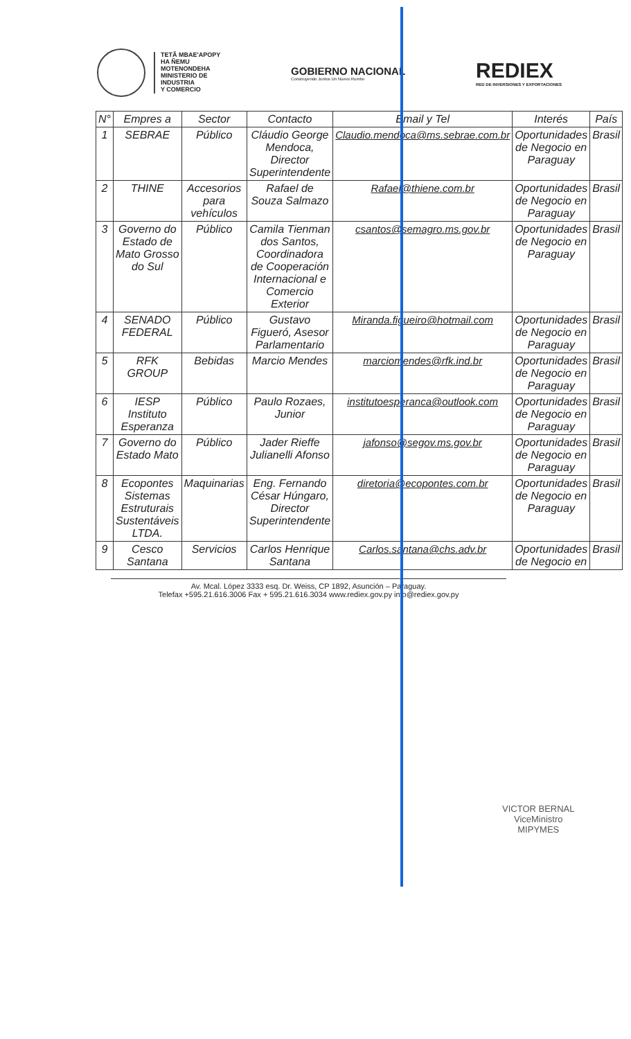TETÃ MBAE'APOPY
HA ÑEMU
MOTENONDEHA
MINISTERIO DE
INDUSTRIA
Y COMERCIO
GOBIERNO NACIONAL
Construyendo Juntos Un Nuevo Rumbo
REDIEX
RED DE INVERSIONES Y EXPORTACIONES
| N° | Empres a | Sector | Contacto | Email y Tel | Interés | País |
| --- | --- | --- | --- | --- | --- | --- |
| 1 | SEBRAE | Público | Cláudio George Mendoca, Director Superintendente | Claudio.mendoca@ms.sebrae.com.br | Oportunidades de Negocio en Paraguay | Brasil |
| 2 | THINE | Accesorios para vehículos | Rafael de Souza Salmazo | Rafael@thiene.com.br | Oportunidades de Negocio en Paraguay | Brasil |
| 3 | Governo do Estado de Mato Grosso do Sul | Público | Camila Tienman dos Santos, Coordinadora de Cooperación Internacional e Comercio Exterior | csantos@semagro.ms.gov.br | Oportunidades de Negocio en Paraguay | Brasil |
| 4 | SENADO FEDERAL | Público | Gustavo Figueró, Asesor Parlamentario | Miranda.figueiro@hotmail.com | Oportunidades de Negocio en Paraguay | Brasil |
| 5 | RFK GROUP | Bebidas | Marcio Mendes | marciomendes@rfk.ind.br | Oportunidades de Negocio en Paraguay | Brasil |
| 6 | IESP Instituto Esperanza | Público | Paulo Rozaes, Junior | institutoesperanca@outlook.com | Oportunidades de Negocio en Paraguay | Brasil |
| 7 | Governo do Estado Mato | Público | Jader Rieffe Julianelli Afonso | jafonso@segov.ms.gov.br | Oportunidades de Negocio en Paraguay | Brasil |
| 8 | Ecopontes Sistemas Estruturais Sustentáveis LTDA. | Maquinarias | Eng. Fernando César Húngaro, Director Superintendente | diretoria@ecopontes.com.br | Oportunidades de Negocio en Paraguay | Brasil |
| 9 | Cesco Santana | Servicios | Carlos Henrique Santana | Carlos.santana@chs.adv.br | Oportunidades de Negocio en | Brasil |
Av. Mcal. López 3333 esq. Dr. Weiss, CP 1892, Asunción – Paraguay.
Telefax +595.21.616.3006 Fax + 595.21.616.3034 www.rediex.gov.py info@rediex.gov.py
VICTOR BERNAL
ViceMinistro
MIPYMES